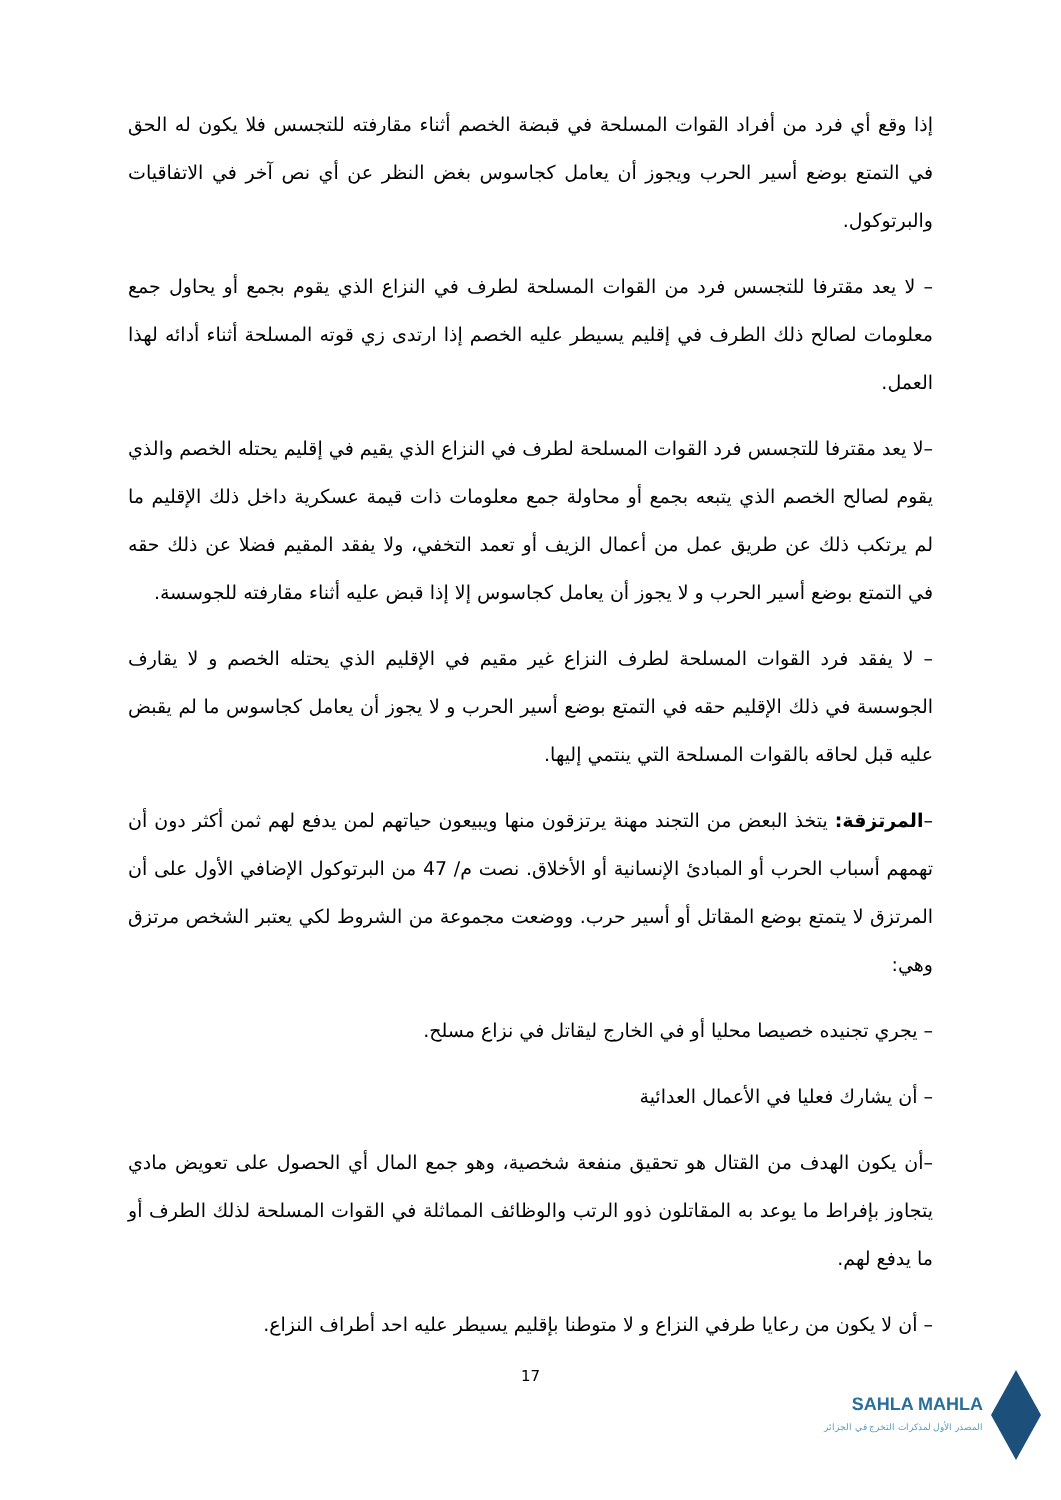إذا وقع أي فرد من أفراد القوات المسلحة في قبضة الخصم أثناء مقارفته للتجسس فلا يكون له الحق في التمتع بوضع أسير الحرب ويجوز أن يعامل كجاسوس بغض النظر عن أي نص آخر في الاتفاقيات والبرتوكول.
– لا يعد مقترفا للتجسس فرد من القوات المسلحة لطرف في النزاع الذي يقوم بجمع أو يحاول جمع معلومات لصالح ذلك الطرف في إقليم يسيطر عليه الخصم إذا ارتدى زي قوته المسلحة أثناء أدائه لهذا العمل.
–لا يعد مقترفا للتجسس فرد القوات المسلحة لطرف في النزاع الذي يقيم في إقليم يحتله الخصم والذي يقوم لصالح الخصم الذي يتبعه بجمع أو محاولة جمع معلومات ذات قيمة عسكرية داخل ذلك الإقليم ما لم يرتكب ذلك عن طريق عمل من أعمال الزيف أو تعمد التخفي، ولا يفقد المقيم فضلا عن ذلك حقه في التمتع بوضع أسير الحرب و لا يجوز أن يعامل كجاسوس إلا إذا قبض عليه أثناء مقارفته للجوسسة.
– لا يفقد فرد القوات المسلحة لطرف النزاع غير مقيم في الإقليم الذي يحتله الخصم و لا يقارف الجوسسة في ذلك الإقليم حقه في التمتع بوضع أسير الحرب و لا يجوز أن يعامل كجاسوس ما لم يقبض عليه قبل لحاقه بالقوات المسلحة التي ينتمي إليها.
–المرتزقة: يتخذ البعض من التجند مهنة يرتزقون منها ويبيعون حياتهم لمن يدفع لهم ثمن أكثر دون أن تهمهم أسباب الحرب أو المبادئ الإنسانية أو الأخلاق. نصت م/ 47 من البرتوكول الإضافي الأول على أن المرتزق لا يتمتع بوضع المقاتل أو أسير حرب. ووضعت مجموعة من الشروط لكي يعتبر الشخص مرتزق وهي:
– يجري تجنيده خصيصا محليا أو في الخارج ليقاتل في نزاع مسلح.
– أن يشارك فعليا في الأعمال العدائية
–أن يكون الهدف من القتال هو تحقيق منفعة شخصية، وهو جمع المال أي الحصول على تعويض مادي يتجاوز بإفراط ما يوعد به المقاتلون ذوو الرتب والوظائف المماثلة في القوات المسلحة لذلك الطرف أو ما يدفع لهم.
– أن لا يكون من رعايا طرفي النزاع و لا متوطنا بإقليم يسيطر عليه احد أطراف النزاع.
17
SAHLA MAHLA
المصدر الأول لمذكرات التخرج في الجزائر